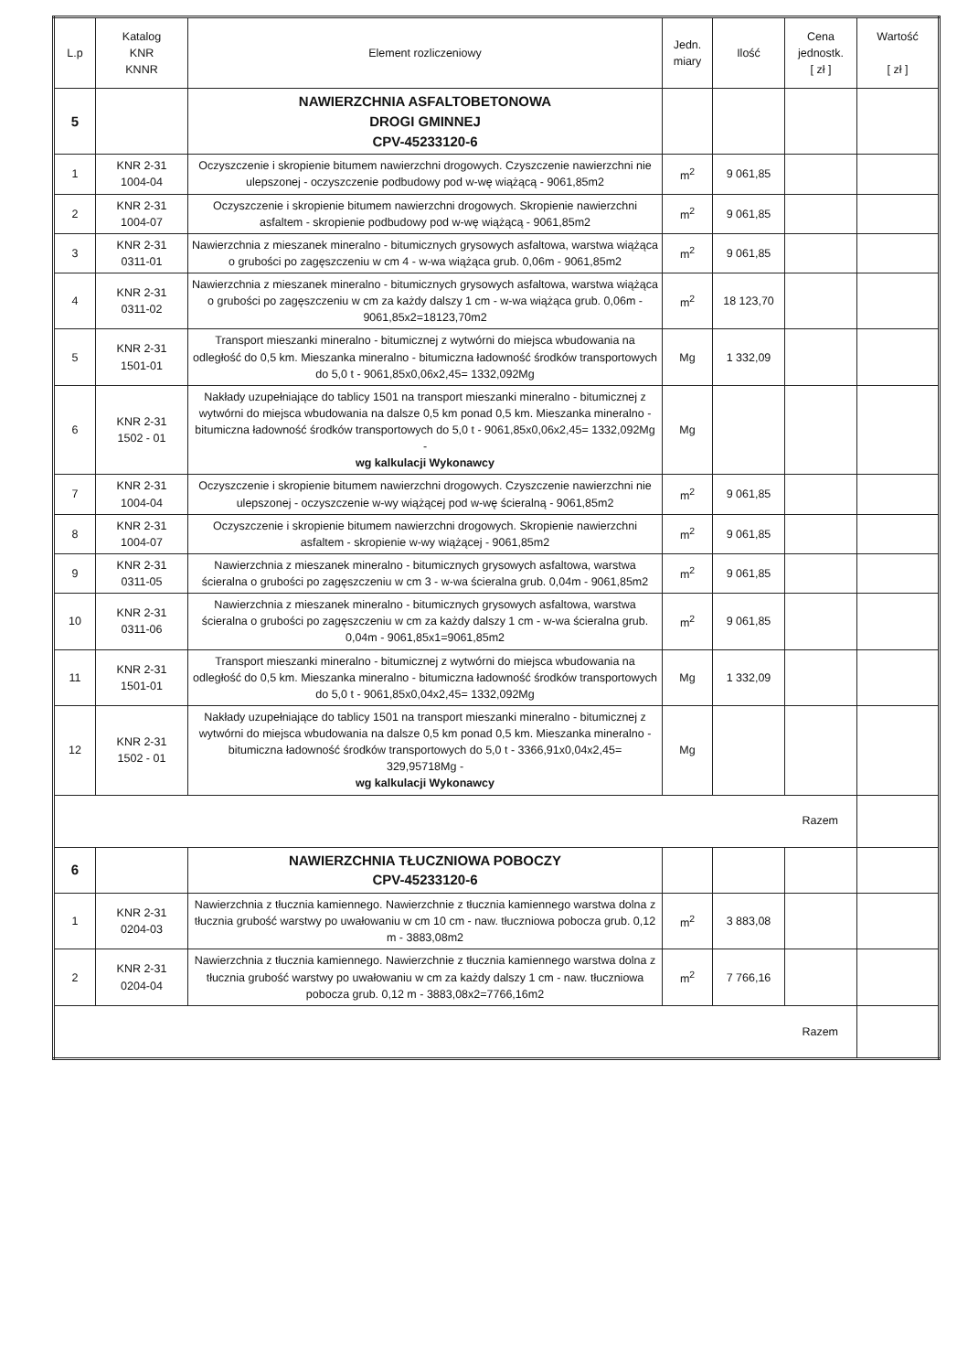| L.p | Katalog KNR KNNR | Element rozliczeniowy | Jedn. miary | Ilość | Cena jednostk. [ zł ] | Wartość [ zł ] |
| --- | --- | --- | --- | --- | --- | --- |
| 5 | | NAWIERZCHNIA ASFALTOBETONOWA DROGI GMINNEJ CPV-45233120-6 | | | | |
| 1 | KNR 2-31 1004-04 | Oczyszczenie i skropienie bitumem nawierzchni drogowych. Czyszczenie nawierzchni nie ulepszonej - oczyszczenie podbudowy pod w-wę wiążącą - 9061,85m2 | m<sup>2</sup> | 9 061,85 | | |
| 2 | KNR 2-31 1004-07 | Oczyszczenie i skropienie bitumem nawierzchni drogowych. Skropienie nawierzchni asfaltem - skropienie podbudowy pod w-wę wiążącą - 9061,85m2 | m<sup>2</sup> | 9 061,85 | | |
| 3 | KNR 2-31 0311-01 | Nawierzchnia z mieszanek mineralno - bitumicznych grysowych asfaltowa, warstwa wiążąca o grubości po zagęszczeniu w cm 4 - w-wa wiążąca grub. 0,06m - 9061,85m2 | m<sup>2</sup> | 9 061,85 | | |
| 4 | KNR 2-31 0311-02 | Nawierzchnia z mieszanek mineralno - bitumicznych grysowych asfaltowa, warstwa wiążąca o grubości po zagęszczeniu w cm za każdy dalszy 1 cm - w-wa wiążąca grub. 0,06m - 9061,85x2=18123,70m2 | m<sup>2</sup> | 18 123,70 | | |
| 5 | KNR 2-31 1501-01 | Transport mieszanki mineralno - bitumicznej z wytwórni do miejsca wbudowania na odległość do 0,5 km. Mieszanka mineralno - bitumiczna ładowność środków transportowych do 5,0 t - 9061,85x0,06x2,45= 1332,092Mg | Mg | 1 332,09 | | |
| 6 | KNR 2-31 1502 - 01 | Nakłady uzupełniające do tablicy 1501 na transport mieszanki mineralno - bitumicznej z wytwórni do miejsca wbudowania na dalsze 0,5 km ponad 0,5 km. Mieszanka mineralno - bitumiczna ładowność środków transportowych do 5,0 t - 9061,85x0,06x2,45= 1332,092Mg - wg kalkulacji Wykonawcy | Mg | | | |
| 7 | KNR 2-31 1004-04 | Oczyszczenie i skropienie bitumem nawierzchni drogowych. Czyszczenie nawierzchni nie ulepszonej - oczyszczenie w-wy wiążącej pod w-wę ścieralną - 9061,85m2 | m<sup>2</sup> | 9 061,85 | | |
| 8 | KNR 2-31 1004-07 | Oczyszczenie i skropienie bitumem nawierzchni drogowych. Skropienie nawierzchni asfaltem - skropienie w-wy wiążącej - 9061,85m2 | m<sup>2</sup> | 9 061,85 | | |
| 9 | KNR 2-31 0311-05 | Nawierzchnia z mieszanek mineralno - bitumicznych grysowych asfaltowa, warstwa ścieralna o grubości po zagęszczeniu w cm 3 - w-wa ścieralna grub. 0,04m - 9061,85m2 | m<sup>2</sup> | 9 061,85 | | |
| 10 | KNR 2-31 0311-06 | Nawierzchnia z mieszanek mineralno - bitumicznych grysowych asfaltowa, warstwa ścieralna o grubości po zagęszczeniu w cm za każdy dalszy 1 cm - w-wa ścieralna grub. 0,04m - 9061,85x1=9061,85m2 | m<sup>2</sup> | 9 061,85 | | |
| 11 | KNR 2-31 1501-01 | Transport mieszanki mineralno - bitumicznej z wytwórni do miejsca wbudowania na odległość do 0,5 km. Mieszanka mineralno - bitumiczna ładowność środków transportowych do 5,0 t - 9061,85x0,04x2,45= 1332,092Mg | Mg | 1 332,09 | | |
| 12 | KNR 2-31 1502 - 01 | Nakłady uzupełniające do tablicy 1501 na transport mieszanki mineralno - bitumicznej z wytwórni do miejsca wbudowania na dalsze 0,5 km ponad 0,5 km. Mieszanka mineralno - bitumiczna ładowność środków transportowych do 5,0 t - 3366,91x0,04x2,45= 329,95718Mg - wg kalkulacji Wykonawcy | Mg | | | |
| Razem | | | | | | |
| 6 | | NAWIERZCHNIA TŁUCZNIOWA POBOCZY CPV-45233120-6 | | | | |
| 1 | KNR 2-31 0204-03 | Nawierzchnia z tłucznia kamiennego. Nawierzchnie z tłucznia kamiennego warstwa dolna z tłucznia grubość warstwy po uwałowaniu w cm 10 cm - naw. tłuczniowa pobocza grub. 0,12 m - 3883,08m2 | m<sup>2</sup> | 3 883,08 | | |
| 2 | KNR 2-31 0204-04 | Nawierzchnia z tłucznia kamiennego. Nawierzchnie z tłucznia kamiennego warstwa dolna z tłucznia grubość warstwy po uwałowaniu w cm za każdy dalszy 1 cm - naw. tłuczniowa pobocza grub. 0,12 m - 3883,08x2=7766,16m2 | m<sup>2</sup> | 7 766,16 | | |
| Razem | | | | | | |